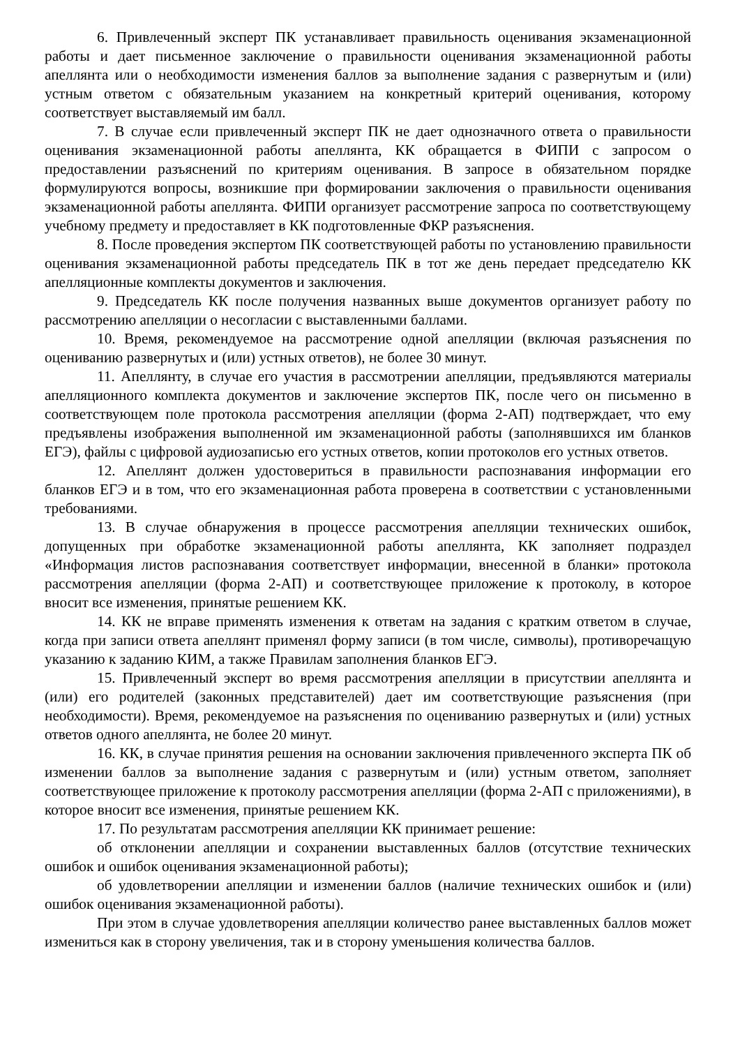6. Привлеченный эксперт ПК устанавливает правильность оценивания экзаменационной работы и дает письменное заключение о правильности оценивания экзаменационной работы апеллянта или о необходимости изменения баллов за выполнение задания с развернутым и (или) устным ответом с обязательным указанием на конкретный критерий оценивания, которому соответствует выставляемый им балл.
7. В случае если привлеченный эксперт ПК не дает однозначного ответа о правильности оценивания экзаменационной работы апеллянта, КК обращается в ФИПИ с запросом о предоставлении разъяснений по критериям оценивания. В запросе в обязательном порядке формулируются вопросы, возникшие при формировании заключения о правильности оценивания экзаменационной работы апеллянта. ФИПИ организует рассмотрение запроса по соответствующему учебному предмету и предоставляет в КК подготовленные ФКР разъяснения.
8. После проведения экспертом ПК соответствующей работы по установлению правильности оценивания экзаменационной работы председатель ПК в тот же день передает председателю КК апелляционные комплекты документов и заключения.
9. Председатель КК после получения названных выше документов организует работу по рассмотрению апелляции о несогласии с выставленными баллами.
10. Время, рекомендуемое на рассмотрение одной апелляции (включая разъяснения по оцениванию развернутых и (или) устных ответов), не более 30 минут.
11. Апеллянту, в случае его участия в рассмотрении апелляции, предъявляются материалы апелляционного комплекта документов и заключение экспертов ПК, после чего он письменно в соответствующем поле протокола рассмотрения апелляции (форма 2-АП) подтверждает, что ему предъявлены изображения выполненной им экзаменационной работы (заполнявшихся им бланков ЕГЭ), файлы с цифровой аудиозаписью его устных ответов, копии протоколов его устных ответов.
12. Апеллянт должен удостовериться в правильности распознавания информации его бланков ЕГЭ и в том, что его экзаменационная работа проверена в соответствии с установленными требованиями.
13. В случае обнаружения в процессе рассмотрения апелляции технических ошибок, допущенных при обработке экзаменационной работы апеллянта, КК заполняет подраздел «Информация листов распознавания соответствует информации, внесенной в бланки» протокола рассмотрения апелляции (форма 2-АП) и соответствующее приложение к протоколу, в которое вносит все изменения, принятые решением КК.
14. КК не вправе применять изменения к ответам на задания с кратким ответом в случае, когда при записи ответа апеллянт применял форму записи (в том числе, символы), противоречащую указанию к заданию КИМ, а также Правилам заполнения бланков ЕГЭ.
15. Привлеченный эксперт во время рассмотрения апелляции в присутствии апеллянта и (или) его родителей (законных представителей) дает им соответствующие разъяснения (при необходимости). Время, рекомендуемое на разъяснения по оцениванию развернутых и (или) устных ответов одного апеллянта, не более 20 минут.
16. КК, в случае принятия решения на основании заключения привлеченного эксперта ПК об изменении баллов за выполнение задания с развернутым и (или) устным ответом, заполняет соответствующее приложение к протоколу рассмотрения апелляции (форма 2-АП с приложениями), в которое вносит все изменения, принятые решением КК.
17. По результатам рассмотрения апелляции КК принимает решение:
об отклонении апелляции и сохранении выставленных баллов (отсутствие технических ошибок и ошибок оценивания экзаменационной работы);
об удовлетворении апелляции и изменении баллов (наличие технических ошибок и (или) ошибок оценивания экзаменационной работы).
При этом в случае удовлетворения апелляции количество ранее выставленных баллов может измениться как в сторону увеличения, так и в сторону уменьшения количества баллов.